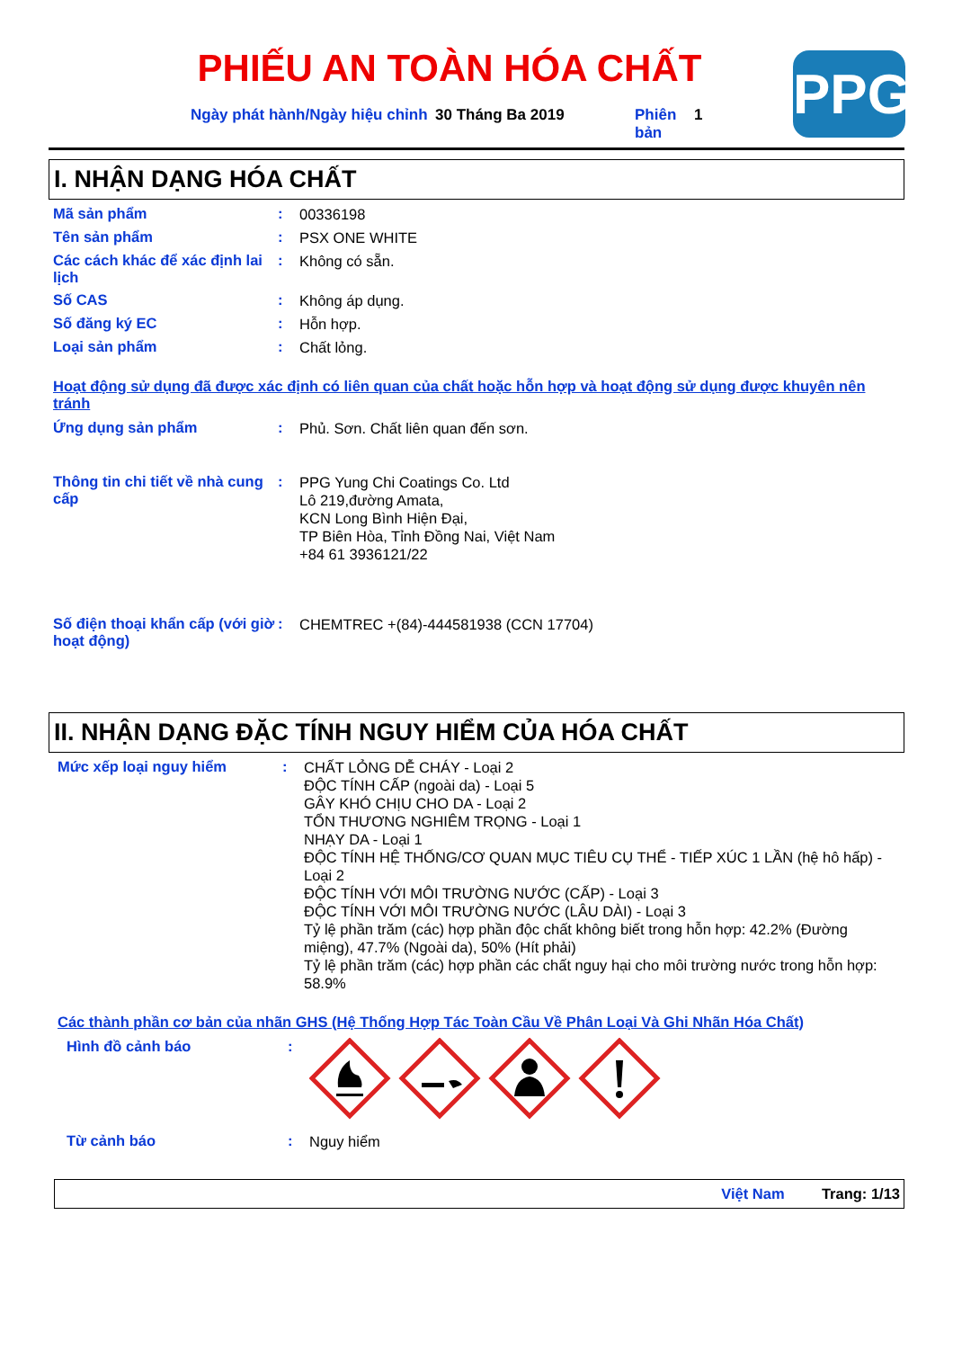PPG
PHIẾU AN TOÀN HÓA CHẤT
Ngày phát hành/Ngày hiệu chỉnh
30 Tháng Ba 2019 Phiên bản
1
I. NHẬN DẠNG HÓA CHẤT
Mã sản phẩm :
00336198
Tên sản phẩm :
PSX ONE WHITE
Các cách khác để xác định lai lịch
:
Không có sẵn.
Số CAS :
Không áp dụng.
Số đăng ký EC :
Hỗn hợp.
Loại sản phẩm :
Chất lỏng.
Hoạt động sử dụng đã được xác định có liên quan của chất hoặc hỗn hợp và hoạt động sử dụng được khuyên nên tránh
Ứng dụng sản phẩm :
Phủ. Sơn. Chất liên quan đến sơn.
Thông tin chi tiết về nhà cung cấp
:
PPG Yung Chi Coatings Co. Ltd
Lô 219,đường Amata,
KCN Long Bình Hiện Đại,
TP Biên Hòa, Tỉnh Đồng Nai, Việt Nam
+84 61 3936121/22
Số điện thoại khẩn cấp (với giờ hoạt động)
:
CHEMTREC +(84)-444581938 (CCN 17704)
II. NHẬN DẠNG ĐẶC TÍNH NGUY HIỂM CỦA HÓA CHẤT
Mức xếp loại nguy hiểm :
CHẤT LỎNG DỄ CHÁY - Loại 2
ĐỘC TÍNH CẤP (ngoài da) - Loại 5
GÂY KHÓ CHỊU CHO DA - Loại 2
TỔN THƯƠNG NGHIÊM TRỌNG - Loại 1
NHẠY DA - Loại 1
ĐỘC TÍNH HỆ THỐNG/CƠ QUAN MỤC TIÊU CỤ THỂ - TIẾP XÚC 1 LẦN (hệ hô hấp) - Loại 2
ĐỘC TÍNH VỚI MÔI TRƯỜNG NƯỚC (CẤP) - Loại 3
ĐỘC TÍNH VỚI MÔI TRƯỜNG NƯỚC (LÂU DÀI) - Loại 3
Tỷ lệ phần trăm (các) hợp phần độc chất không biết trong hỗn hợp: 42.2% (Đường miệng), 47.7% (Ngoài da), 50% (Hít phải)
Tỷ lệ phần trăm (các) hợp phần các chất nguy hại cho môi trường nước trong hỗn hợp: 58.9%
Các thành phần cơ bản của nhãn GHS (Hệ Thống Hợp Tác Toàn Cầu Về Phân Loại Và Ghi Nhãn Hóa Chất)
Hình đồ cảnh báo :
Từ cảnh báo :
Nguy hiểm
Việt Nam Trang: 1/13